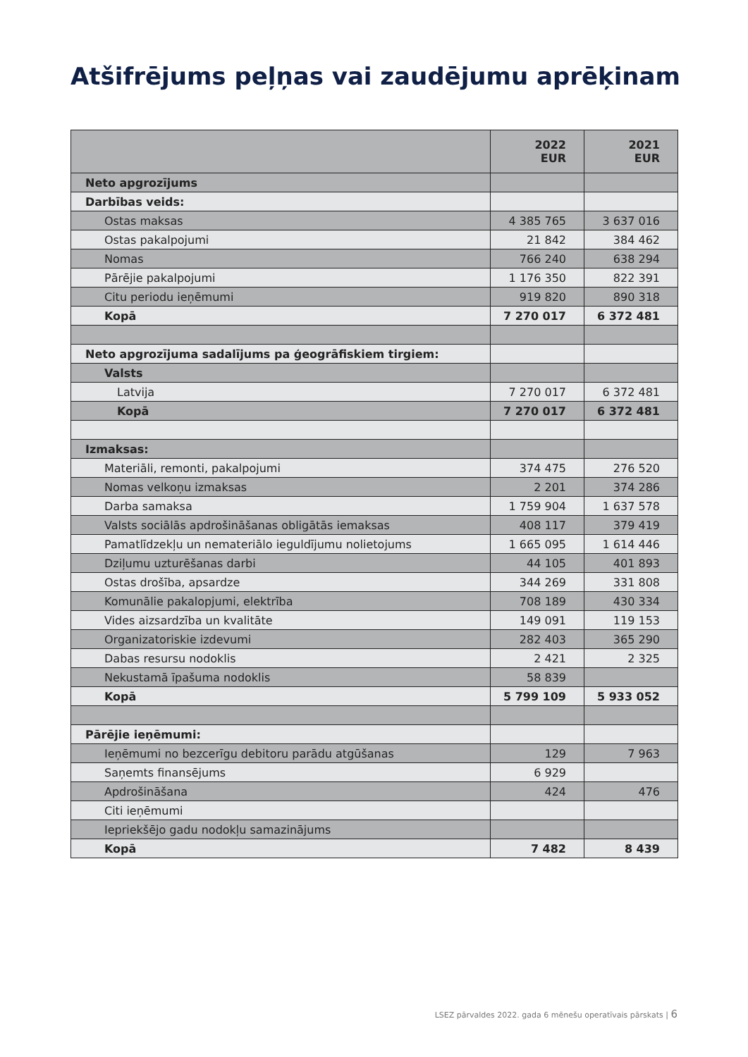Atšifrējums peļņas vai zaudējumu aprēķinam
| | 2022 EUR | 2021 EUR |
| Neto apgrozījums | | |
| Darbības veids: | | |
| Ostas maksas | 4 385 765 | 3 637 016 |
| Ostas pakalpojumi | 21 842 | 384 462 |
| Nomas | 766 240 | 638 294 |
| Pārējie pakalpojumi | 1 176 350 | 822 391 |
| Citu periodu ieņēmumi | 919 820 | 890 318 |
| Kopā | 7 270 017 | 6 372 481 |
| Neto apgrozījuma sadalījums pa ģeogrāfiskiem tirgiem: | | |
| Valsts | | |
| Latvija | 7 270 017 | 6 372 481 |
| Kopā | 7 270 017 | 6 372 481 |
| Izmaksas: | | |
| Materiāli, remonti, pakalpojumi | 374 475 | 276 520 |
| Nomas velkoņu izmaksas | 2 201 | 374 286 |
| Darba samaksa | 1 759 904 | 1 637 578 |
| Valsts sociālās apdrošināšanas obligātās iemaksas | 408 117 | 379 419 |
| Pamatlīdzekļu un nemateriālo ieguldījumu nolietojums | 1 665 095 | 1 614 446 |
| Dziļumu uzturēšanas darbi | 44 105 | 401 893 |
| Ostas drošība, apsardze | 344 269 | 331 808 |
| Komunālie pakalopjumi, elektrība | 708 189 | 430 334 |
| Vides aizsardzība un kvalitāte | 149 091 | 119 153 |
| Organizatoriskie izdevumi | 282 403 | 365 290 |
| Dabas resursu nodoklis | 2 421 | 2 325 |
| Nekustamā īpašuma nodoklis | 58 839 | |
| Kopā | 5 799 109 | 5 933 052 |
| Pārējie ieņēmumi: | | |
| Ieņēmumi no bezcerīgu debitoru parādu atgūšanas | 129 | 7 963 |
| Saņemts finansējums | 6 929 | |
| Apdrošināšana | 424 | 476 |
| Citi ieņēmumi | | |
| Iepriekšējo gadu nodokļu samazinājums | | |
| Kopā | 7 482 | 8 439 |
LSEZ pārvaldes 2022. gada 6 mēnešu operatīvais pārskats | 6